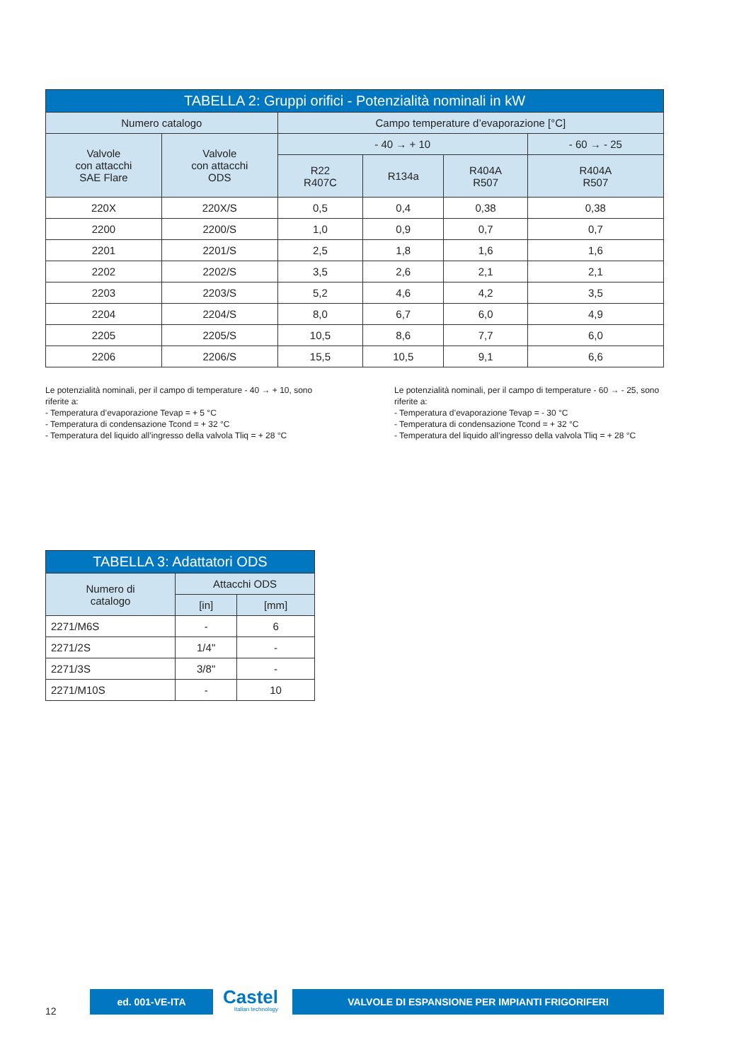| TABELLA 2: Gruppi orifici - Potenzialità nominali in kW | | | | | |
| --- | --- | --- | --- | --- | --- |
| Numero catalogo | | Campo temperature d’evaporazione [°C] | | | |
| Valvole con attacchi SAE Flare | Valvole con attacchi ODS | - 40 → + 10 | | | - 60 → - 25 |
| | | R22 R407C | R134a | R404A R507 | R404A R507 |
| 220X | 220X/S | 0,5 | 0,4 | 0,38 | 0,38 |
| 2200 | 2200/S | 1,0 | 0,9 | 0,7 | 0,7 |
| 2201 | 2201/S | 2,5 | 1,8 | 1,6 | 1,6 |
| 2202 | 2202/S | 3,5 | 2,6 | 2,1 | 2,1 |
| 2203 | 2203/S | 5,2 | 4,6 | 4,2 | 3,5 |
| 2204 | 2204/S | 8,0 | 6,7 | 6,0 | 4,9 |
| 2205 | 2205/S | 10,5 | 8,6 | 7,7 | 6,0 |
| 2206 | 2206/S | 15,5 | 10,5 | 9,1 | 6,6 |
Le potenzialità nominali, per il campo di temperature - 40 → + 10, sono riferite a:
- Temperatura d’evaporazione Tevap = + 5 °C
- Temperatura di condensazione Tcond = + 32 °C
- Temperatura del liquido all’ingresso della valvola Tliq = + 28 °C
Le potenzialità nominali, per il campo di temperature - 60 → - 25, sono riferite a:
- Temperatura d’evaporazione Tevap = - 30 °C
- Temperatura di condensazione Tcond = + 32 °C
- Temperatura del liquido all’ingresso della valvola Tliq = + 28 °C
| TABELLA 3: Adattatori ODS | | |
| --- | --- | --- |
| Numero di catalogo | Attacchi ODS | |
| | [in] | [mm] |
| 2271/M6S | - | 6 |
| 2271/2S | 1/4" | - |
| 2271/3S | 3/8" | - |
| 2271/M10S | - | 10 |
12
ed. 001-VE-ITA
Castel
Italian technology
VALVOLE DI ESPANSIONE PER IMPIANTI FRIGORIFERI